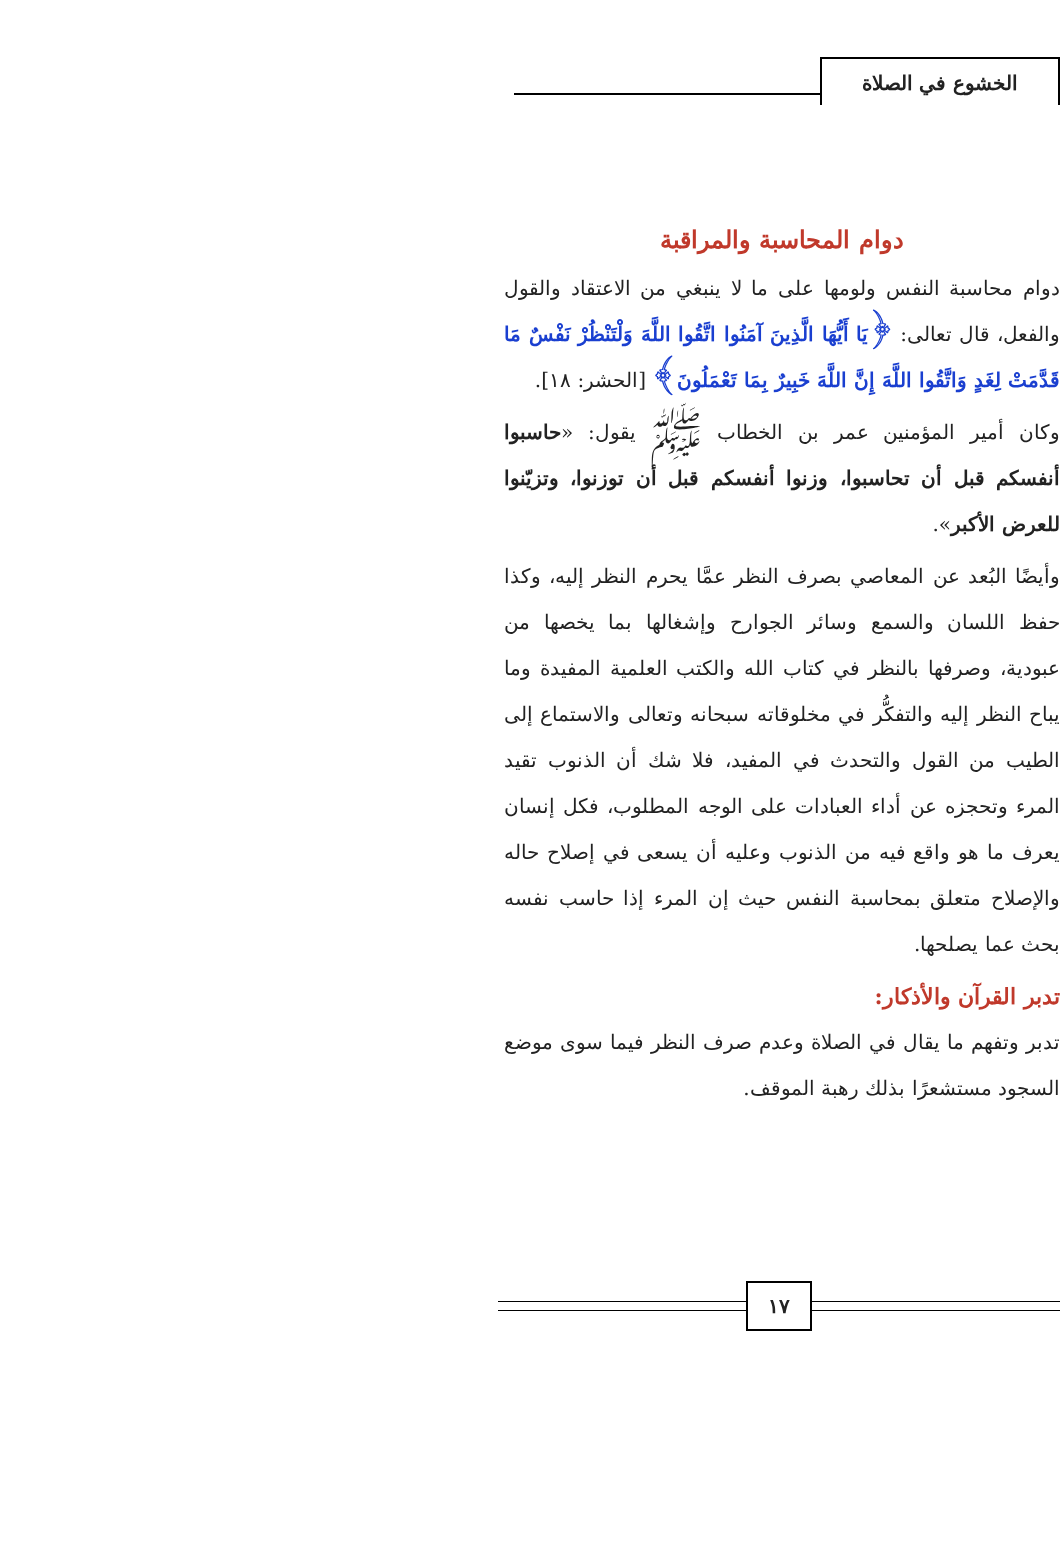الخشوع في الصلاة
دوام المحاسبة والمراقبة
دوام محاسبة النفس ولومها على ما لا ينبغي من الاعتقاد والقول والفعل، قال تعالى: ﴿يَا أَيُّهَا الَّذِينَ آمَنُوا اتَّقُوا اللَّهَ وَلْتَنْظُرْ نَفْسٌ مَا قَدَّمَتْ لِغَدٍ وَاتَّقُوا اللَّهَ إِنَّ اللَّهَ خَبِيرٌ بِمَا تَعْمَلُونَ﴾ [الحشر: ١٨].
وكان أمير المؤمنين عمر بن الخطاب ﷺ يقول: «حاسبوا أنفسكم قبل أن تحاسبوا، وزنوا أنفسكم قبل أن توزنوا، وتزيّنوا للعرض الأكبر».
وأيضًا البُعد عن المعاصي بصرف النظر عمَّا يحرم النظر إليه، وكذا حفظ اللسان والسمع وسائر الجوارح وإشغالها بما يخصها من عبودية، وصرفها بالنظر في كتاب الله والكتب العلمية المفيدة وما يباح النظر إليه والتفكُّر في مخلوقاته سبحانه وتعالى والاستماع إلى الطيب من القول والتحدث في المفيد، فلا شك أن الذنوب تقيد المرء وتحجزه عن أداء العبادات على الوجه المطلوب، فكل إنسان يعرف ما هو واقع فيه من الذنوب وعليه أن يسعى في إصلاح حاله والإصلاح متعلق بمحاسبة النفس حيث إن المرء إذا حاسب نفسه بحث عما يصلحها.
تدبر القرآن والأذكار:
تدبر وتفهم ما يقال في الصلاة وعدم صرف النظر فيما سوى موضع السجود مستشعرًا بذلك رهبة الموقف.
١٧